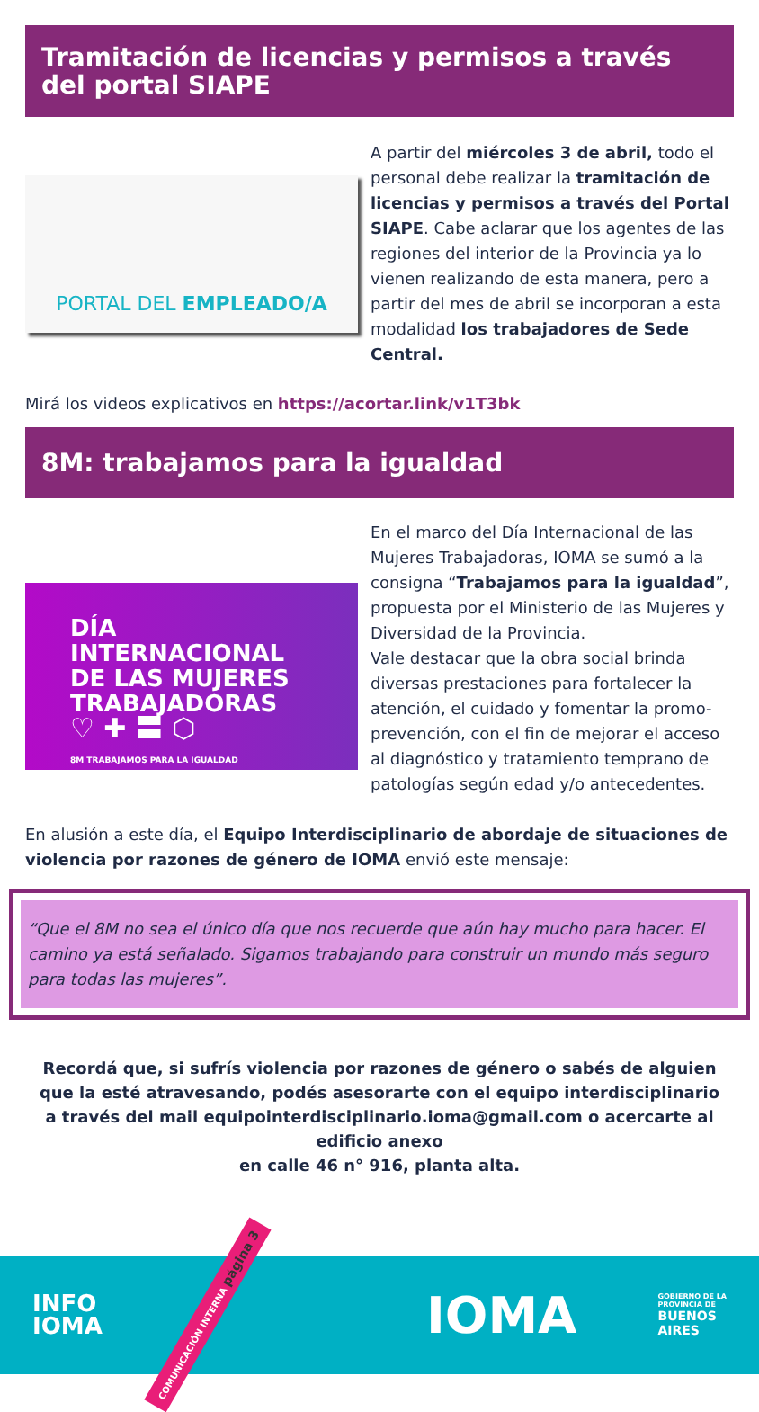Tramitación de licencias y permisos a través del portal SIAPE
PORTAL DEL EMPLEADO/A
A partir del miércoles 3 de abril, todo el personal debe realizar la tramitación de licencias y permisos a través del Portal SIAPE. Cabe aclarar que los agentes de las regiones del interior de la Provincia ya lo vienen realizando de esta manera, pero a partir del mes de abril se incorporan a esta modalidad los trabajadores de Sede Central.
Mirá los videos explicativos en https://acortar.link/v1T3bk
8M: trabajamos para la igualdad
DÍA INTERNACIONAL
DE LAS MUJERES
TRABAJADORAS
♡ ✚ 〓 ⬡
8M TRABAJAMOS PARA LA IGUALDAD
En el marco del Día Internacional de las Mujeres Trabajadoras, IOMA se sumó a la consigna “Trabajamos para la igualdad”, propuesta por el Ministerio de las Mujeres y Diversidad de la Provincia.
Vale destacar que la obra social brinda diversas prestaciones para fortalecer la atención, el cuidado y fomentar la promo-prevención, con el fin de mejorar el acceso al diagnóstico y tratamiento temprano de patologías según edad y/o antecedentes.
En alusión a este día, el Equipo Interdisciplinario de abordaje de situaciones de violencia por razones de género de IOMA envió este mensaje:
“Que el 8M no sea el único día que nos recuerde que aún hay mucho para hacer. El camino ya está señalado. Sigamos trabajando para construir un mundo más seguro para todas las mujeres”.
Recordá que, si sufrís violencia por razones de género o sabés de alguien que la esté atravesando, podés asesorarte con el equipo interdisciplinario a través del mail equipointerdisciplinario.ioma@gmail.com o acercarte al edificio anexo
en calle 46 n° 916, planta alta.
INFO
IOMA
COMUNICACIÓN INTERNA página 3
IOMA
GOBIERNO DE LA
PROVINCIA DE
BUENOS
AIRES